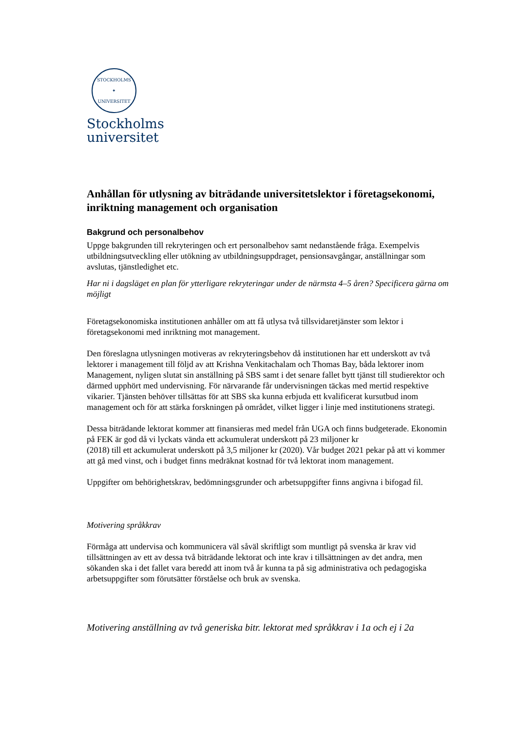STOCKHOLMS
✦
UNIVERSITET
Stockholms
universitet
Anhållan för utlysning av biträdande universitetslektor i företagsekonomi, inriktning management och organisation
Bakgrund och personalbehov
Uppge bakgrunden till rekryteringen och ert personalbehov samt nedanstående fråga. Exempelvis utbildningsutveckling eller utökning av utbildningsuppdraget, pensionsavgångar, anställningar som avslutas, tjänstledighet etc.
Har ni i dagsläget en plan för ytterligare rekryteringar under de närmsta 4–5 åren? Specificera gärna om möjligt
Företagsekonomiska institutionen anhåller om att få utlysa två tillsvidaretjänster som lektor i företagsekonomi med inriktning mot management.
Den föreslagna utlysningen motiveras av rekryteringsbehov då institutionen har ett underskott av två lektorer i management till följd av att Krishna Venkitachalam och Thomas Bay, båda lektorer inom Management, nyligen slutat sin anställning på SBS samt i det senare fallet bytt tjänst till studierektor och därmed upphört med undervisning. För närvarande får undervisningen täckas med mertid respektive vikarier. Tjänsten behöver tillsättas för att SBS ska kunna erbjuda ett kvalificerat kursutbud inom management och för att stärka forskningen på området, vilket ligger i linje med institutionens strategi.
Dessa biträdande lektorat kommer att finansieras med medel från UGA och finns budgeterade. Ekonomin på FEK är god då vi lyckats vända ett ackumulerat underskott på 23 miljoner kr
(2018) till ett ackumulerat underskott på 3,5 miljoner kr (2020). Vår budget 2021 pekar på att vi kommer att gå med vinst, och i budget finns medräknat kostnad för två lektorat inom management.
Uppgifter om behörighetskrav, bedömningsgrunder och arbetsuppgifter finns angivna i bifogad fil.
Motivering språkkrav
Förmåga att undervisa och kommunicera väl såväl skriftligt som muntligt på svenska är krav vid tillsättningen av ett av dessa två biträdande lektorat och inte krav i tillsättningen av det andra, men sökanden ska i det fallet vara beredd att inom två år kunna ta på sig administrativa och pedagogiska arbetsuppgifter som förutsätter förståelse och bruk av svenska.
Motivering anställning av två generiska bitr. lektorat med språkkrav i 1a och ej i 2a